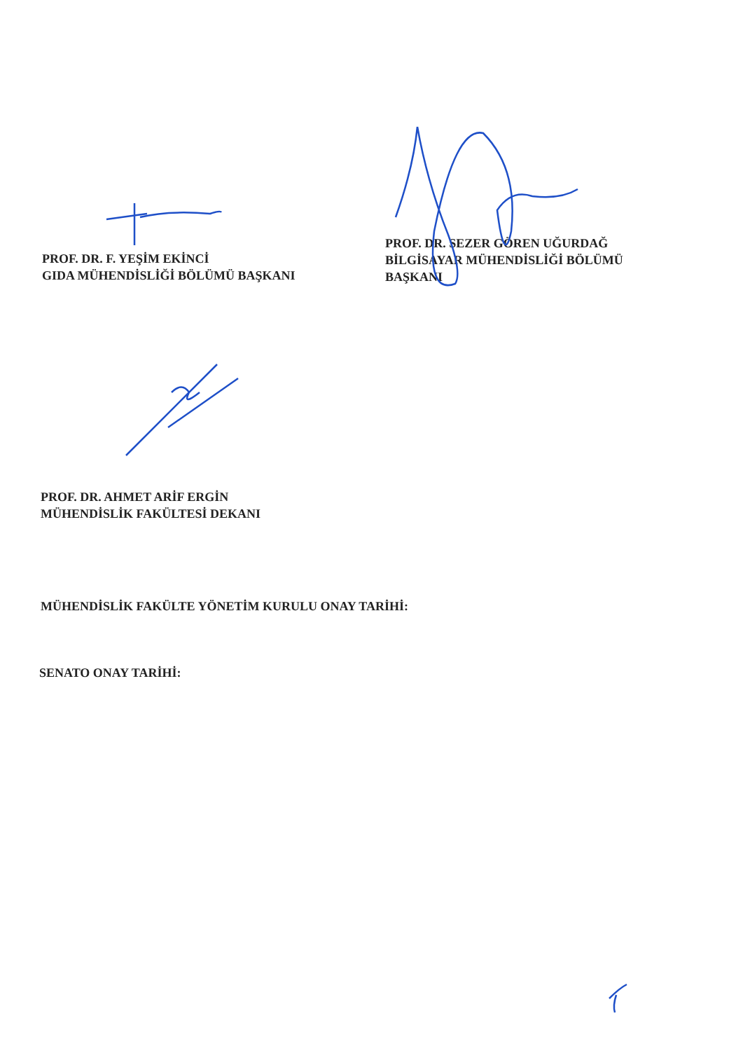PROF. DR. F. YEŞİM EKİNCİ
GIDA MÜHENDİSLİĞİ BÖLÜMÜ BAŞKANI
PROF. DR. SEZER GÖREN UĞURDAĞ
BİLGİSAYAR MÜHENDİSLİĞİ BÖLÜMÜ
BAŞKANI
PROF. DR. AHMET ARİF ERGİN
MÜHENDİSLİK FAKÜLTESİ DEKANI
MÜHENDİSLİK FAKÜLTE YÖNETİM KURULU ONAY TARİHİ:
SENATO ONAY TARİHİ: